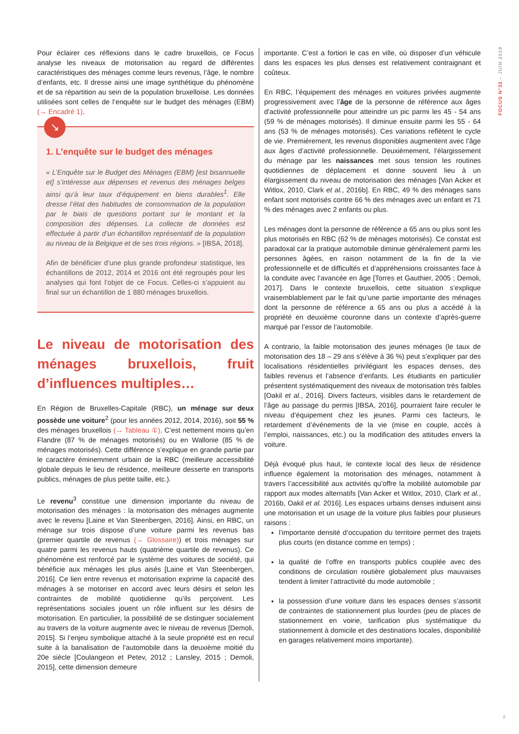FOCUS N°32 – JUIN 2019
Pour éclairer ces réflexions dans le cadre bruxellois, ce Focus analyse les niveaux de motorisation au regard de différentes caractéristiques des ménages comme leurs revenus, l’âge, le nombre d’enfants, etc. Il dresse ainsi une image synthétique du phénomène et de sa répartition au sein de la population bruxelloise. Les données utilisées sont celles de l’enquête sur le budget des ménages (EBM) (→ Encadré 1).
↘
1. L’enquête sur le budget des ménages
« L’Enquête sur le Budget des Ménages (EBM) [est bisannuelle et] s’intéresse aux dépenses et revenus des ménages belges ainsi qu’à leur taux d’équipement en biens durables<sup>1</sup>. Elle dresse l’état des habitudes de consommation de la population par le biais de questions portant sur le montant et la composition des dépenses. La collecte de données est effectuée à partir d’un échantillon représentatif de la population au niveau de la Belgique et de ses trois régions. » [IBSA, 2018].
Afin de bénéficier d’une plus grande profondeur statistique, les échantillons de 2012, 2014 et 2016 ont été regroupés pour les analyses qui font l’objet de ce Focus. Celles-ci s’appuient au final sur un échantillon de 1 880 ménages bruxellois.
Le niveau de motorisation des ménages bruxellois, fruit d’influences multiples…
En Région de Bruxelles-Capitale (RBC), un ménage sur deux possède une voiture<sup>2</sup> (pour les années 2012, 2014, 2016), soit 55 % des ménages bruxellois (→ Tableau ①). C’est nettement moins qu’en Flandre (87 % de ménages motorisés) ou en Wallonie (85 % de ménages motorisés). Cette différence s’explique en grande partie par le caractère éminemment urbain de la RBC (meilleure accessibilité globale depuis le lieu de résidence, meilleure desserte en transports publics, ménages de plus petite taille, etc.).
Le revenu<sup>3</sup> constitue une dimension importante du niveau de motorisation des ménages : la motorisation des ménages augmente avec le revenu [Laine et Van Steenbergen, 2016]. Ainsi, en RBC, un ménage sur trois dispose d’une voiture parmi les revenus bas (premier quartile de revenus (→ Glossaire)) et trois ménages sur quatre parmi les revenus hauts (quatrième quartile de revenus). Ce phénomène est renforcé par le système des voitures de société, qui bénéficie aux ménages les plus aisés [Laine et Van Steenbergen, 2016]. Ce lien entre revenus et motorisation exprime la capacité des ménages à se motoriser en accord avec leurs désirs et selon les contraintes de mobilité quotidienne qu’ils perçoivent. Les représentations sociales jouent un rôle influent sur les désirs de motorisation. En particulier, la possibilité de se distinguer socialement au travers de la voiture augmente avec le niveau de revenus [Demoli, 2015]. Si l’enjeu symbolique attaché à la seule propriété est en recul suite à la banalisation de l’automobile dans la deuxième moitié du 20e siècle [Coulangeon et Petev, 2012 ; Lansley, 2015 ; Demoli, 2015], cette dimension demeure
importante. C’est a fortiori le cas en ville, où disposer d’un véhicule dans les espaces les plus denses est relativement contraignant et coûteux.
En RBC, l’équipement des ménages en voitures privées augmente progressivement avec l’âge de la personne de référence aux âges d'activité professionnelle pour atteindre un pic parmi les 45 - 54 ans (59 % de ménages motorisés). Il diminue ensuite parmi les 55 - 64 ans (53 % de ménages motorisés). Ces variations reflètent le cycle de vie. Premièrement, les revenus disponibles augmentent avec l’âge aux âges d’activité professionnelle. Deuxièmement, l’élargissement du ménage par les naissances met sous tension les routines quotidiennes de déplacement et donne souvent lieu à un élargissement du niveau de motorisation des ménages [Van Acker et Witlox, 2010, Clark et al., 2016b]. En RBC, 49 % des ménages sans enfant sont motorisés contre 66 % des ménages avec un enfant et 71 % des ménages avec 2 enfants ou plus.
Les ménages dont la personne de référence a 65 ans ou plus sont les plus motorisés en RBC (62 % de ménages motorisés). Ce constat est paradoxal car la pratique automobile diminue généralement parmi les personnes âgées, en raison notamment de la fin de la vie professionnelle et de difficultés et d’appréhensions croissantes face à la conduite avec l’avancée en âge [Torres et Gauthier, 2005 ; Demoli, 2017]. Dans le contexte bruxellois, cette situation s’explique vraisemblablement par le fait qu’une partie importante des ménages dont la personne de référence a 65 ans ou plus a accédé à la propriété en deuxième couronne dans un contexte d’après-guerre marqué par l’essor de l’automobile.
A contrario, la faible motorisation des jeunes ménages (le taux de motorisation des 18 – 29 ans s’élève à 36 %) peut s’expliquer par des localisations résidentielles privilégiant les espaces denses, des faibles revenus et l’absence d’enfants. Les étudiants en particulier présentent systématiquement des niveaux de motorisation très faibles [Oakil et al., 2016]. Divers facteurs, visibles dans le retardement de l’âge au passage du permis [IBSA, 2016], pourraient faire reculer le niveau d’équipement chez les jeunes. Parmi ces facteurs, le retardement d’événements de la vie (mise en couple, accès à l’emploi, naissances, etc.) ou la modification des attitudes envers la voiture.
Déjà évoqué plus haut, le contexte local des lieux de résidence influence également la motorisation des ménages, notamment à travers l’accessibilité aux activités qu’offre la mobilité automobile par rapport aux modes alternatifs [Van Acker et Witlox, 2010, Clark et al., 2016b, Oakil et al. 2016]. Les espaces urbains denses induisent ainsi une motorisation et un usage de la voiture plus faibles pour plusieurs raisons :
l’importante densité d’occupation du territoire permet des trajets plus courts (en distance comme en temps) ;
la qualité de l’offre en transports publics couplée avec des conditions de circulation routière globalement plus mauvaises tendent à limiter l’attractivité du mode automobile ;
la possession d’une voiture dans les espaces denses s’assortit de contraintes de stationnement plus lourdes (peu de places de stationnement en voirie, tarification plus systématique du stationnement à domicile et des destinations locales, disponibilité en garages relativement moins importante).
2